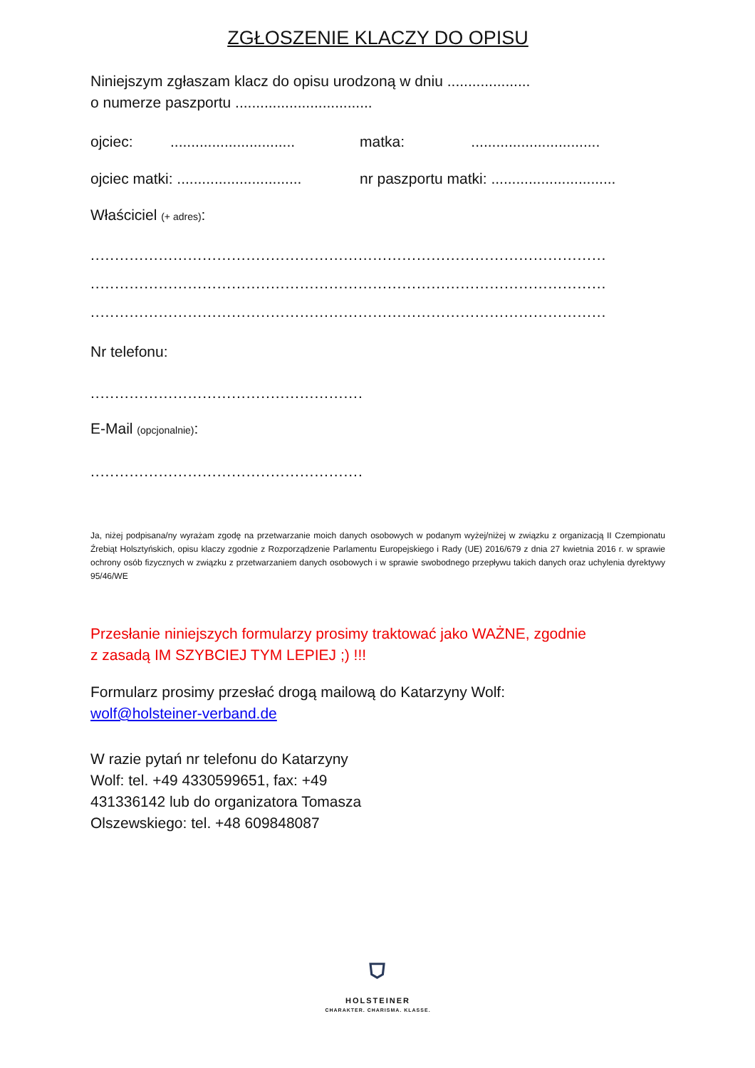ZGŁOSZENIE KLACZY DO OPISU
Niniejszym zgłaszam klacz do opisu urodzoną w dniu ....................
o numerze paszportu .................................
ojciec: ..............................
matka: ...............................
ojciec matki: ..............................
nr paszportu matki: ..............................
Właściciel (+ adres):
..........................................................................................................
..........................................................................................................
..........................................................................................................
Nr telefonu:
........................................................
E-Mail (opcjonalnie):
........................................................
Ja, niżej podpisana/ny wyrażam zgodę na przetwarzanie moich danych osobowych w podanym wyżej/niżej w związku z organizacją II Czempionatu Źrebiąt Holsztyńskich, opisu klaczy zgodnie z Rozporządzenie Parlamentu Europejskiego i Rady (UE) 2016/679 z dnia 27 kwietnia 2016 r. w sprawie ochrony osób fizycznych w związku z przetwarzaniem danych osobowych i w sprawie swobodnego przepływu takich danych oraz uchylenia dyrektywy 95/46/WE
Przesłanie niniejszych formularzy prosimy traktować jako WAŻNE, zgodnie
z zasadą IM SZYBCIEJ TYM LEPIEJ ;) !!!
Formularz prosimy przesłać drogą mailową do Katarzyny Wolf:
wolf@holsteiner-verband.de
W razie pytań nr telefonu do Katarzyny
Wolf: tel. +49 4330599651, fax: +49
431336142 lub do organizatora Tomasza
Olszewskiego: tel. +48 609848087
⛉
HOLSTEINER
CHARAKTER. CHARISMA. KLASSE.